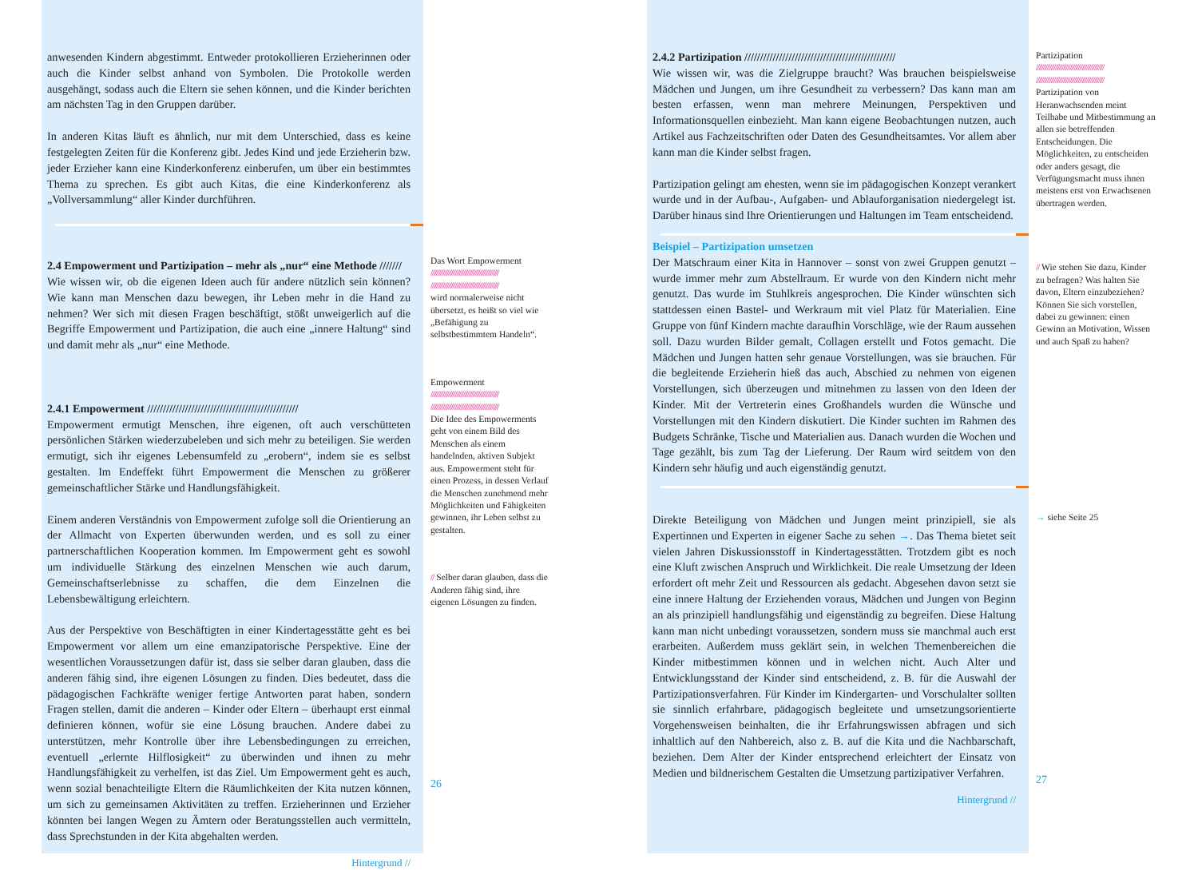anwesenden Kindern abgestimmt. Entweder protokollieren Erzieherinnen oder auch die Kinder selbst anhand von Symbolen. Die Protokolle werden ausgehängt, sodass auch die Eltern sie sehen können, und die Kinder berichten am nächsten Tag in den Gruppen darüber.
In anderen Kitas läuft es ähnlich, nur mit dem Unterschied, dass es keine festgelegten Zeiten für die Konferenz gibt. Jedes Kind und jede Erzieherin bzw. jeder Erzieher kann eine Kinderkonferenz einberufen, um über ein bestimmtes Thema zu sprechen. Es gibt auch Kitas, die eine Kinderkonferenz als „Vollversammlung“ aller Kinder durchführen.
2.4 Empowerment und Partizipation – mehr als „nur“ eine Methode ///////
Wie wissen wir, ob die eigenen Ideen auch für andere nützlich sein können? Wie kann man Menschen dazu bewegen, ihr Leben mehr in die Hand zu nehmen? Wer sich mit diesen Fragen beschäftigt, stößt unweigerlich auf die Begriffe Empowerment und Partizipation, die auch eine „innere Haltung“ sind und damit mehr als „nur“ eine Methode.
2.4.1 Empowerment ////////////////////////////////////////////////
Empowerment ermutigt Menschen, ihre eigenen, oft auch verschütteten persönlichen Stärken wiederzubeleben und sich mehr zu beteiligen. Sie werden ermutigt, sich ihr eigenes Lebensumfeld zu „erobern“, indem sie es selbst gestalten. Im Endeffekt führt Empowerment die Menschen zu größerer gemeinschaftlicher Stärke und Handlungsfähigkeit.
Einem anderen Verständnis von Empowerment zufolge soll die Orientierung an der Allmacht von Experten überwunden werden, und es soll zu einer partnerschaftlichen Kooperation kommen. Im Empowerment geht es sowohl um individuelle Stärkung des einzelnen Menschen wie auch darum, Gemeinschaftserlebnisse zu schaffen, die dem Einzelnen die Lebensbewältigung erleichtern.
Aus der Perspektive von Beschäftigten in einer Kindertagesstätte geht es bei Empowerment vor allem um eine emanzipatorische Perspektive. Eine der wesentlichen Voraussetzungen dafür ist, dass sie selber daran glauben, dass die anderen fähig sind, ihre eigenen Lösungen zu finden. Dies bedeutet, dass die pädagogischen Fachkräfte weniger fertige Antworten parat haben, sondern Fragen stellen, damit die anderen – Kinder oder Eltern – überhaupt erst einmal definieren können, wofür sie eine Lösung brauchen. Andere dabei zu unterstützen, mehr Kontrolle über ihre Lebensbedingungen zu erreichen, eventuell „erlernte Hilflosigkeit“ zu überwinden und ihnen zu mehr Handlungsfähigkeit zu verhelfen, ist das Ziel. Um Empowerment geht es auch, wenn sozial benachteiligte Eltern die Räumlichkeiten der Kita nutzen können, um sich zu gemeinsamen Aktivitäten zu treffen. Erzieherinnen und Erzieher könnten bei langen Wegen zu Ämtern oder Beratungsstellen auch vermitteln, dass Sprechstunden in der Kita abgehalten werden.
Hintergrund //
Das Wort Empowerment
//////////////////////////////////////////////////
//////////////////////////////////////////////////
wird normalerweise nicht übersetzt, es heißt so viel wie „Befähigung zu selbstbestimmtem Handeln“.
Empowerment
//////////////////////////////////////////////////
//////////////////////////////////////////////////
Die Idee des Empowerments geht von einem Bild des Menschen als einem handelnden, aktiven Subjekt aus. Empowerment steht für einen Prozess, in dessen Verlauf die Menschen zunehmend mehr Möglichkeiten und Fähigkeiten gewinnen, ihr Leben selbst zu gestalten.
// Selber daran glauben, dass die Anderen fähig sind, ihre eigenen Lösungen zu finden.
26
2.4.2 Partizipation ////////////////////////////////////////////////
Wie wissen wir, was die Zielgruppe braucht? Was brauchen beispielsweise Mädchen und Jungen, um ihre Gesundheit zu verbessern? Das kann man am besten erfassen, wenn man mehrere Meinungen, Perspektiven und Informationsquellen einbezieht. Man kann eigene Beobachtungen nutzen, auch Artikel aus Fachzeitschriften oder Daten des Gesundheitsamtes. Vor allem aber kann man die Kinder selbst fragen.
Partizipation gelingt am ehesten, wenn sie im pädagogischen Konzept verankert wurde und in der Aufbau-, Aufgaben- und Ablauforganisation niedergelegt ist. Darüber hinaus sind Ihre Orientierungen und Haltungen im Team entscheidend.
Beispiel – Partizipation umsetzen
Der Matschraum einer Kita in Hannover – sonst von zwei Gruppen genutzt – wurde immer mehr zum Abstellraum. Er wurde von den Kindern nicht mehr genutzt. Das wurde im Stuhlkreis angesprochen. Die Kinder wünschten sich stattdessen einen Bastel- und Werkraum mit viel Platz für Materialien. Eine Gruppe von fünf Kindern machte daraufhin Vorschläge, wie der Raum aussehen soll. Dazu wurden Bilder gemalt, Collagen erstellt und Fotos gemacht. Die Mädchen und Jungen hatten sehr genaue Vorstellungen, was sie brauchen. Für die begleitende Erzieherin hieß das auch, Abschied zu nehmen von eigenen Vorstellungen, sich überzeugen und mitnehmen zu lassen von den Ideen der Kinder. Mit der Vertreterin eines Großhandels wurden die Wünsche und Vorstellungen mit den Kindern diskutiert. Die Kinder suchten im Rahmen des Budgets Schränke, Tische und Materialien aus. Danach wurden die Wochen und Tage gezählt, bis zum Tag der Lieferung. Der Raum wird seitdem von den Kindern sehr häufig und auch eigenständig genutzt.
Direkte Beteiligung von Mädchen und Jungen meint prinzipiell, sie als Expertinnen und Experten in eigener Sache zu sehen →. Das Thema bietet seit vielen Jahren Diskussionsstoff in Kindertagesstätten. Trotzdem gibt es noch eine Kluft zwischen Anspruch und Wirklichkeit. Die reale Umsetzung der Ideen erfordert oft mehr Zeit und Ressourcen als gedacht. Abgesehen davon setzt sie eine innere Haltung der Erziehenden voraus, Mädchen und Jungen von Beginn an als prinzipiell handlungsfähig und eigenständig zu begreifen. Diese Haltung kann man nicht unbedingt voraussetzen, sondern muss sie manchmal auch erst erarbeiten. Außerdem muss geklärt sein, in welchen Themenbereichen die Kinder mitbestimmen können und in welchen nicht. Auch Alter und Entwicklungsstand der Kinder sind entscheidend, z. B. für die Auswahl der Partizipationsverfahren. Für Kinder im Kindergarten- und Vorschulalter sollten sie sinnlich erfahrbare, pädagogisch begleitete und umsetzungsorientierte Vorgehensweisen beinhalten, die ihr Erfahrungswissen abfragen und sich inhaltlich auf den Nahbereich, also z. B. auf die Kita und die Nachbarschaft, beziehen. Dem Alter der Kinder entsprechend erleichtert der Einsatz von Medien und bildnerischem Gestalten die Umsetzung partizipativer Verfahren.
Hintergrund //
Partizipation
//////////////////////////////////////////////////
//////////////////////////////////////////////////
Partizipation von Heranwachsenden meint Teilhabe und Mitbestimmung an allen sie betreffenden Entscheidungen. Die Möglichkeiten, zu entscheiden oder anders gesagt, die Verfügungsmacht muss ihnen meistens erst von Erwachsenen übertragen werden.
// Wie stehen Sie dazu, Kinder zu befragen? Was halten Sie davon, Eltern einzubeziehen? Können Sie sich vorstellen, dabei zu gewinnen: einen Gewinn an Motivation, Wissen und auch Spaß zu haben?
→ siehe Seite 25
27